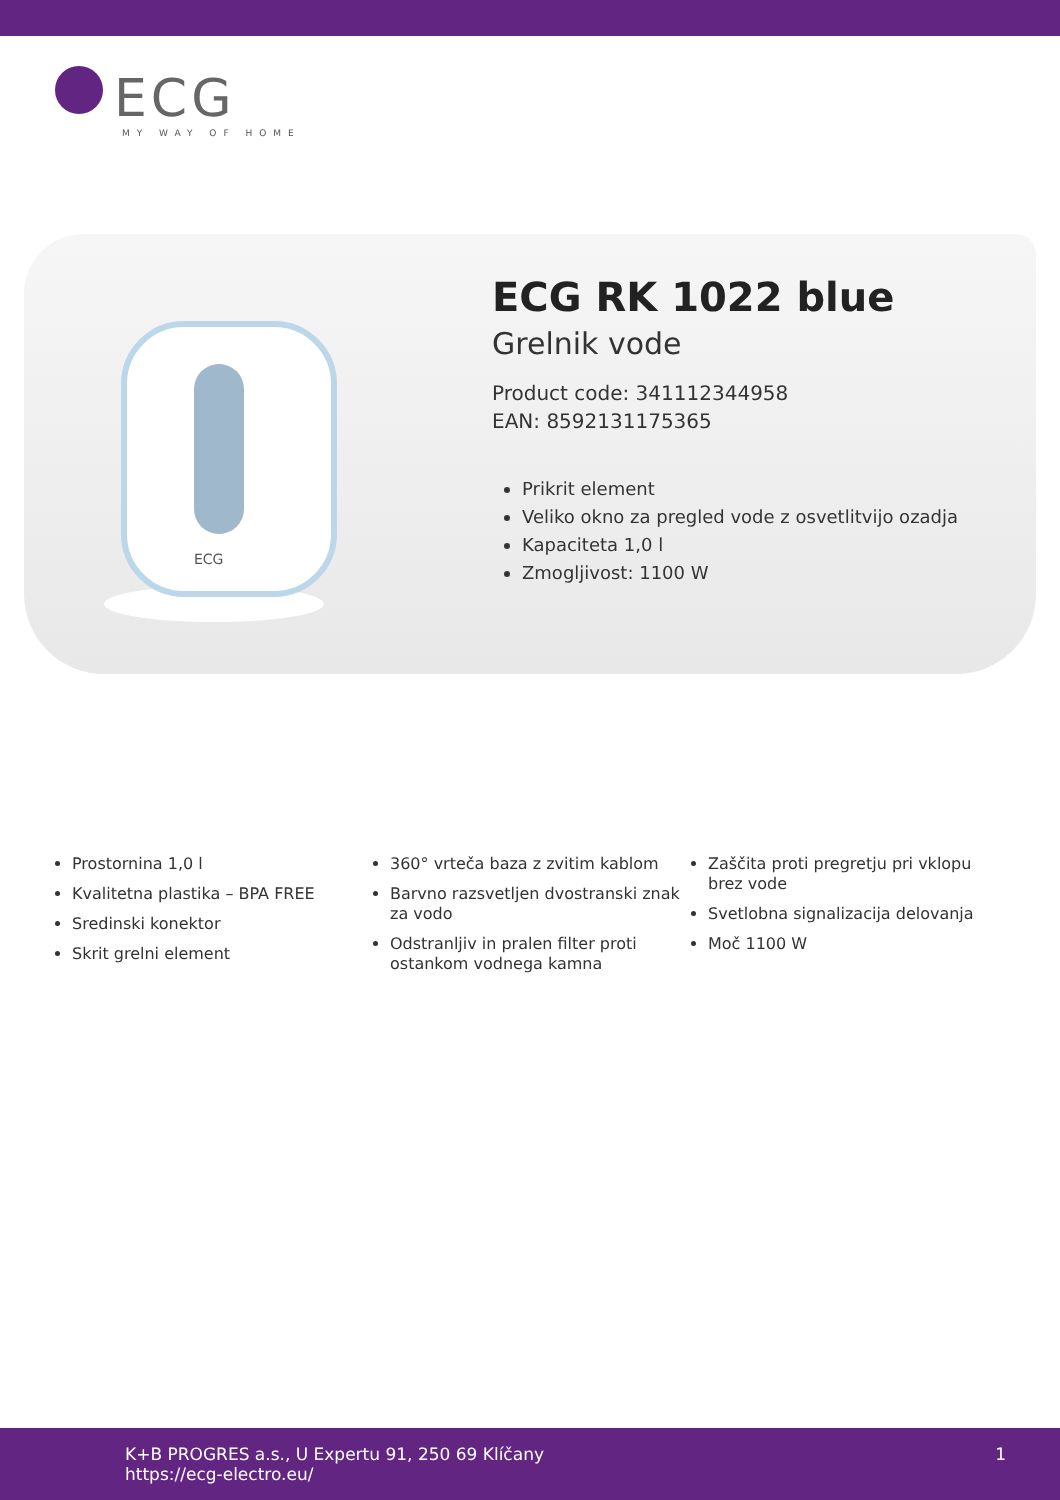ECG
MY WAY OF HOME
ECG
ECG RK 1022 blue
Grelnik vode
Product code: 341112344958
EAN: 8592131175365
Prikrit element
Veliko okno za pregled vode z osvetlitvijo ozadja
Kapaciteta 1,0 l
Zmogljivost: 1100 W
Prostornina 1,0 l
Kvalitetna plastika – BPA FREE
Sredinski konektor
Skrit grelni element
360° vrteča baza z zvitim kablom
Barvno razsvetljen dvostranski znak za vodo
Odstranljiv in pralen filter proti ostankom vodnega kamna
Zaščita proti pregretju pri vklopu brez vode
Svetlobna signalizacija delovanja
Moč 1100 W
K+B PROGRES a.s., U Expertu 91, 250 69 Klíčany
https://ecg-electro.eu/
1